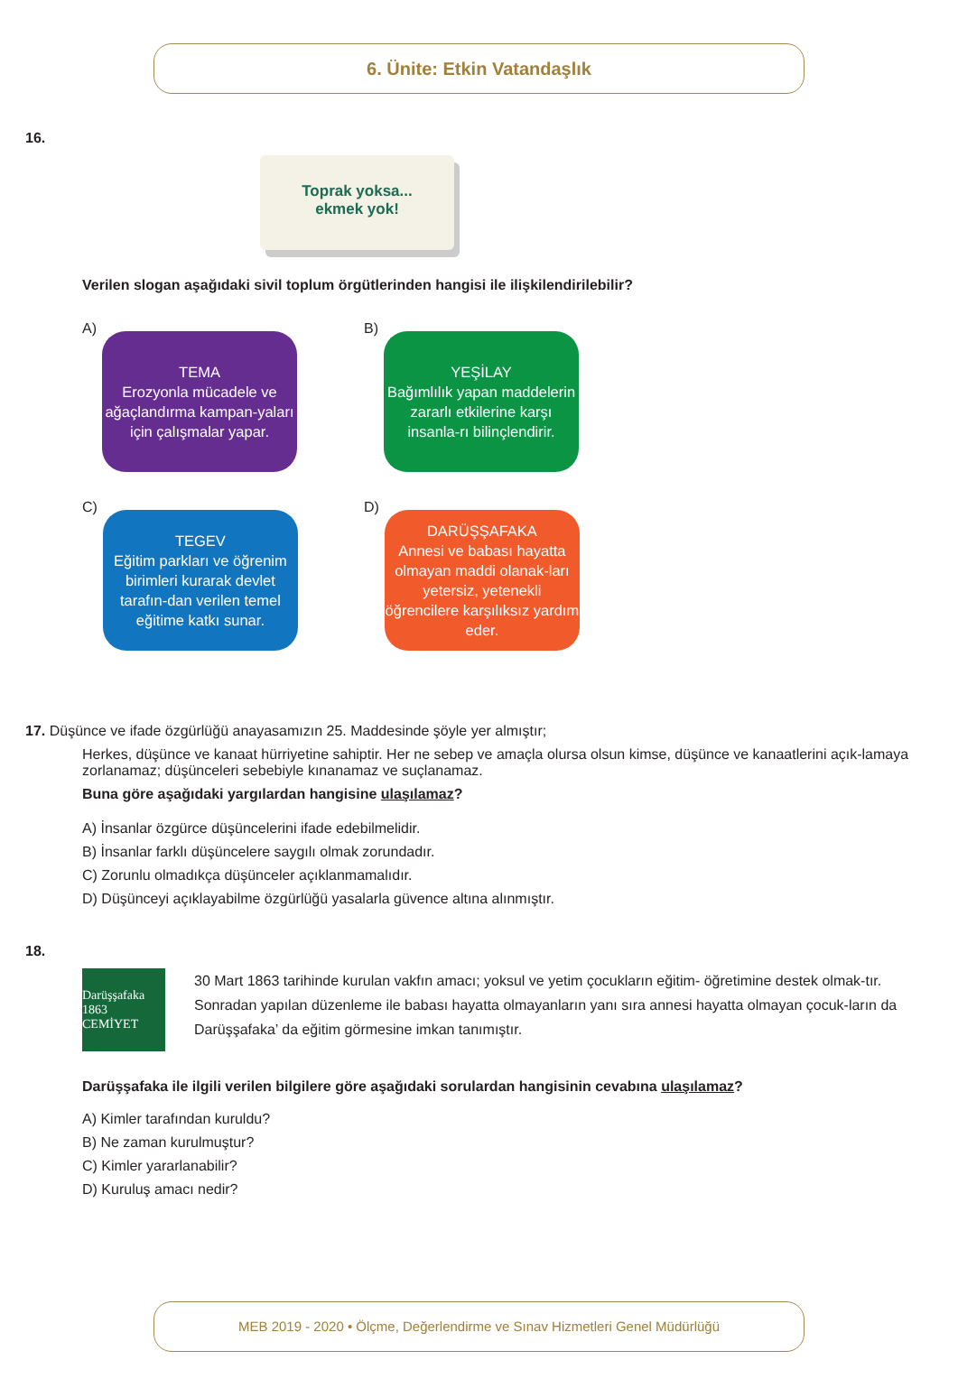6. Ünite: Etkin Vatandaşlık
16.
Toprak yoksa...
ekmek yok!
Verilen slogan aşağıdaki sivil toplum örgütlerinden hangisi ile ilişkilendirilebilir?
A)
TEMA
Erozyonla mücadele ve ağaçlandırma kampan-yaları için çalışmalar yapar.
B)
YEŞİLAY
Bağımlılık yapan maddelerin zararlı etkilerine karşı insanla-rı bilinçlendirir.
C)
TEGEV
Eğitim parkları ve öğrenim birimleri kurarak devlet tarafın-dan verilen temel eğitime katkı sunar.
D)
DARÜŞŞAFAKA
Annesi ve babası hayatta olmayan maddi olanak-ları yetersiz, yetenekli öğrencilere karşılıksız yardım eder.
17. Düşünce ve ifade özgürlüğü anayasamızın 25. Maddesinde şöyle yer almıştır;
Herkes, düşünce ve kanaat hürriyetine sahiptir. Her ne sebep ve amaçla olursa olsun kimse, düşünce ve kanaatlerini açık-lamaya zorlanamaz; düşünceleri sebebiyle kınanamaz ve suçlanamaz.
Buna göre aşağıdaki yargılardan hangisine ulaşılamaz?
A) İnsanlar özgürce düşüncelerini ifade edebilmelidir.
B) İnsanlar farklı düşüncelere saygılı olmak zorundadır.
C) Zorunlu olmadıkça düşünceler açıklanmamalıdır.
D) Düşünceyi açıklayabilme özgürlüğü yasalarla güvence altına alınmıştır.
18.
Darüşşafaka 1863 CEMİYET
30 Mart 1863 tarihinde kurulan vakfın amacı; yoksul ve yetim çocukların eğitim- öğretimine destek olmak-tır. Sonradan yapılan düzenleme ile babası hayatta olmayanların yanı sıra annesi hayatta olmayan çocuk-ların da Darüşşafaka’ da eğitim görmesine imkan tanımıştır.
Darüşşafaka ile ilgili verilen bilgilere göre aşağıdaki sorulardan hangisinin cevabına ulaşılamaz?
A) Kimler tarafından kuruldu?
B) Ne zaman kurulmuştur?
C) Kimler yararlanabilir?
D) Kuruluş amacı nedir?
MEB 2019 - 2020 • Ölçme, Değerlendirme ve Sınav Hizmetleri Genel Müdürlüğü